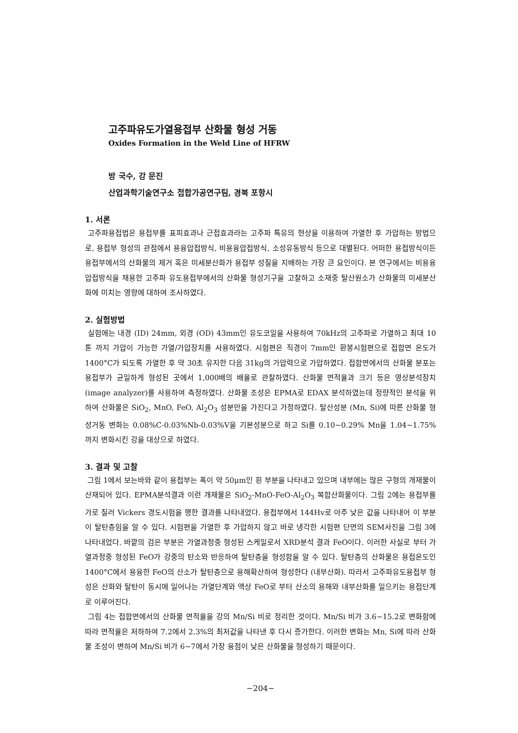고주파유도가열용접부 산화물 형성 거동
Oxides Formation in the Weld Line of HFRW
방 국수, 강 문진
산업과학기술연구소 접합가공연구팀, 경북 포항시
1. 서론
고주파용접법은 용접부를 표피효과나 근접효과라는 고주파 특유의 현상을 이용하여 가열한 후 가압하는 방법으로, 용접부 형성의 관점에서 용융압접방식, 비용융압접방식, 소성유동방식 등으로 대별된다. 어떠한 용접방식이든 용접부에서의 산화물의 제거 혹은 미세분산화가 용접부 성질을 지배하는 가장 큰 요인이다. 본 연구에서는 비용융압접방식을 채용한 고주파 유도용접부에서의 산화물 형성기구을 고찰하고 소재중 탈산원소가 산화물의 미세분산화에 미치는 영향에 대하여 조사하였다.
2. 실험방법
실험에는 내경 (ID) 24mm, 외경 (OD) 43mm인 유도코일을 사용하여 70kHz의 고주파로 가열하고 최대 10톤 까지 가압이 가능한 가열/가압장치를 사용하였다. 시험편은 직경이 7mm인 환봉시험편으로 접합면 온도가 1400°C가 되도록 가열한 후 약 30초 유지한 다음 31kg의 가압력으로 가압하였다. 접합면에서의 산화물 분포는 용접부가 균일하게 형성된 곳에서 1,000배의 배율로 관찰하였다. 산화물 면적율과 크기 등은 영상분석장치 (image analyzer)를 사용하여 측정하였다. 산화물 조성은 EPMA로 EDAX 분석하였는데 정량적인 분석을 위하여 산화물은 SiO<sub>2</sub>, MnO, FeO, Al<sub>2</sub>O<sub>3</sub> 성분만을 가진다고 가정하였다. 탈산성분 (Mn, Si)에 따른 산화물 형성거동 변화는 0.08%C-0.03%Nb-0.03%V을 기본성분으로 하고 Si를 0.10~0.29% Mn을 1.04~1.75% 까지 변화시킨 강을 대상으로 하였다.
3. 결과 및 고찰
그림 1에서 보는바와 같이 용접부는 폭이 약 50μm인 흰 부분을 나타내고 있으며 내부에는 많은 구형의 개재물이 산재되어 있다. EPMA분석결과 이런 개재물은 SiO<sub>2</sub>-MnO-FeO-Al<sub>2</sub>O<sub>3</sub> 복합산화물이다. 그림 2에는 용접부를 가로 질러 Vickers 경도시험을 행한 결과를 나타내었다. 용접부에서 144Hv로 아주 낮은 값을 나타내어 이 부분이 탈탄층임을 알 수 있다. 시험편을 가열한 후 가압하지 않고 바로 냉각한 시험편 단면의 SEM사진을 그림 3에 나타내었다. 바깥의 검은 부분은 가열과정중 형성된 스케일로서 XRD분석 결과 FeO이다. 이러한 사실로 부터 가열과정중 형성된 FeO가 강중의 탄소와 반응하여 탈탄층을 형성함을 알 수 있다. 탈탄층의 산화물은 용접온도인 1400°C에서 용융한 FeO의 산소가 탈탄층으로 용해확산하여 형성한다 (내부산화). 따라서 고주파유도용접부 형성은 산화와 탈탄이 동시에 일어나는 가열단계와 액상 FeO로 부터 산소의 용해와 내부산화를 일으키는 용접단계로 이루어진다.
그림 4는 접합면에서의 산화물 면적율을 강의 Mn/Si 비로 정리한 것이다. Mn/Si 비가 3.6~15.2로 변화함에 따라 면적율은 저하하여 7.2에서 2.3%의 최저값을 나타낸 후 다시 증가한다. 이러한 변화는 Mn, Si에 따라 산화물 조성이 변하여 Mn/Si 비가 6~7에서 가장 융점이 낮은 산화물을 형성하기 때문이다.
−204−